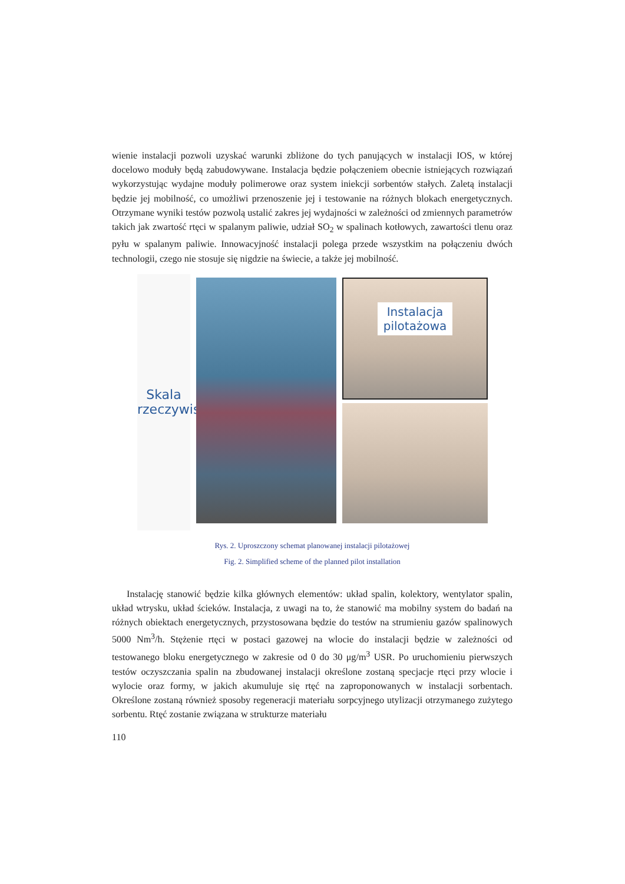wienie instalacji pozwoli uzyskać warunki zbliżone do tych panujących w instalacji IOS, w której docelowo moduły będą zabudowywane. Instalacja będzie połączeniem obecnie istniejących rozwiązań wykorzystując wydajne moduły polimerowe oraz system iniekcji sorbentów stałych. Zaletą instalacji będzie jej mobilność, co umożliwi przenoszenie jej i testowanie na różnych blokach energetycznych. Otrzymane wyniki testów pozwolą ustalić zakres jej wydajności w zależności od zmiennych parametrów takich jak zwartość rtęci w spalanym paliwie, udział SO<sub>2</sub> w spalinach kotłowych, zawartości tlenu oraz pyłu w spalanym paliwie. Innowacyjność instalacji polega przede wszystkim na połączeniu dwóch technologii, czego nie stosuje się nigdzie na świecie, a także jej mobilność.
Skala
rzeczywista
Instalacja
pilotażowa
Rys. 2. Uproszczony schemat planowanej instalacji pilotażowej
Fig. 2. Simplified scheme of the planned pilot installation
Instalację stanowić będzie kilka głównych elementów: układ spalin, kolektory, wentylator spalin, układ wtrysku, układ ścieków. Instalacja, z uwagi na to, że stanowić ma mobilny system do badań na różnych obiektach energetycznych, przystosowana będzie do testów na strumieniu gazów spalinowych 5000 Nm<sup>3</sup>/h. Stężenie rtęci w postaci gazowej na wlocie do instalacji będzie w zależności od testowanego bloku energetycznego w zakresie od 0 do 30 μg/m<sup>3</sup> USR. Po uruchomieniu pierwszych testów oczyszczania spalin na zbudowanej instalacji określone zostaną specjacje rtęci przy wlocie i wylocie oraz formy, w jakich akumuluje się rtęć na zaproponowanych w instalacji sorbentach. Określone zostaną również sposoby regeneracji materiału sorpcyjnego utylizacji otrzymanego zużytego sorbentu. Rtęć zostanie związana w strukturze materiału
110